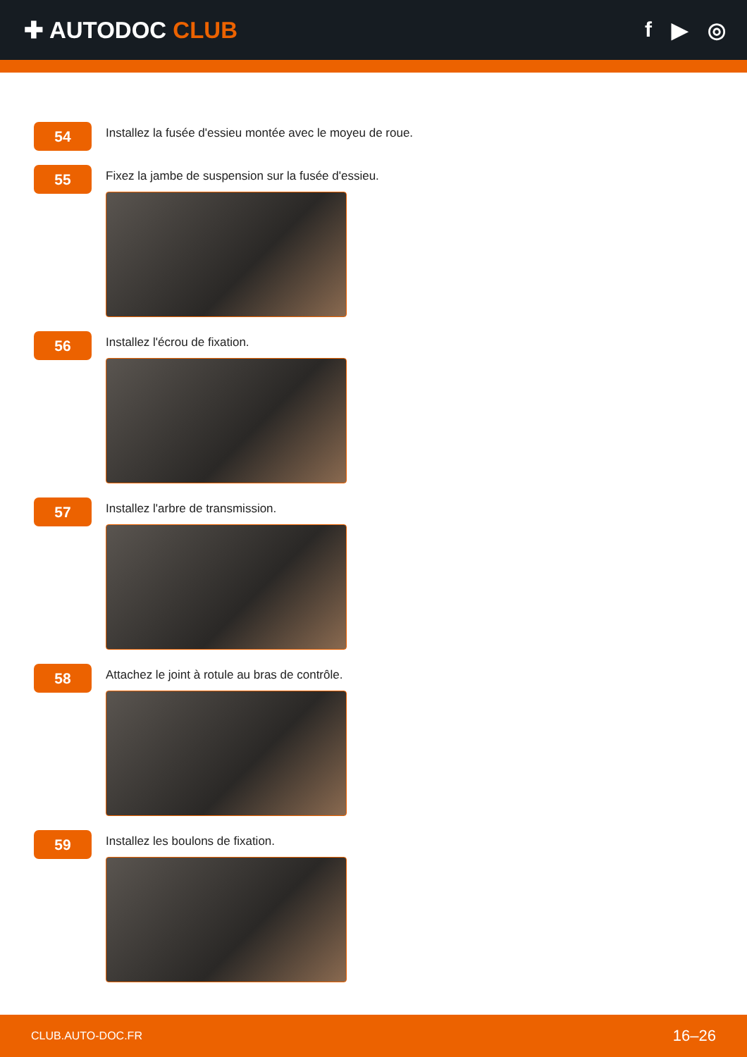✚ AUTODOC CLUB f ▶ ◎
54
Installez la fusée d'essieu montée avec le moyeu de roue.
55
Fixez la jambe de suspension sur la fusée d'essieu.
56
Installez l'écrou de fixation.
57
Installez l'arbre de transmission.
58
Attachez le joint à rotule au bras de contrôle.
59
Installez les boulons de fixation.
CLUB.AUTO-DOC.FR 16–26